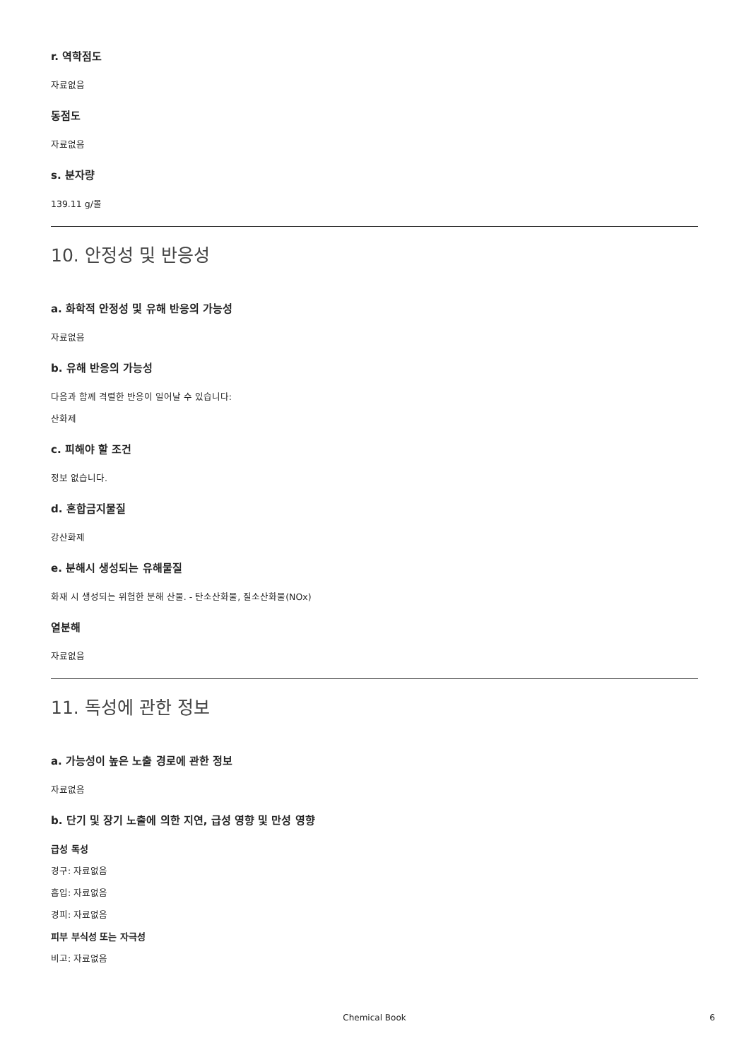r. 역학점도
자료없음
동점도
자료없음
s. 분자량
139.11 g/몰
10. 안정성 및 반응성
a. 화학적 안정성 및 유해 반응의 가능성
자료없음
b. 유해 반응의 가능성
다음과 함께 격렬한 반응이 일어날 수 있습니다:
산화제
c. 피해야 할 조건
정보 없습니다.
d. 혼합금지물질
강산화제
e. 분해시 생성되는 유해물질
화재 시 생성되는 위험한 분해 산물. - 탄소산화물, 질소산화물(NOx)
열분해
자료없음
11. 독성에 관한 정보
a. 가능성이 높은 노출 경로에 관한 정보
자료없음
b. 단기 및 장기 노출에 의한 지연, 급성 영향 및 만성 영향
급성 독성
경구: 자료없음
흡입: 자료없음
경피: 자료없음
피부 부식성 또는 자극성
비고: 자료없음
Chemical Book 6